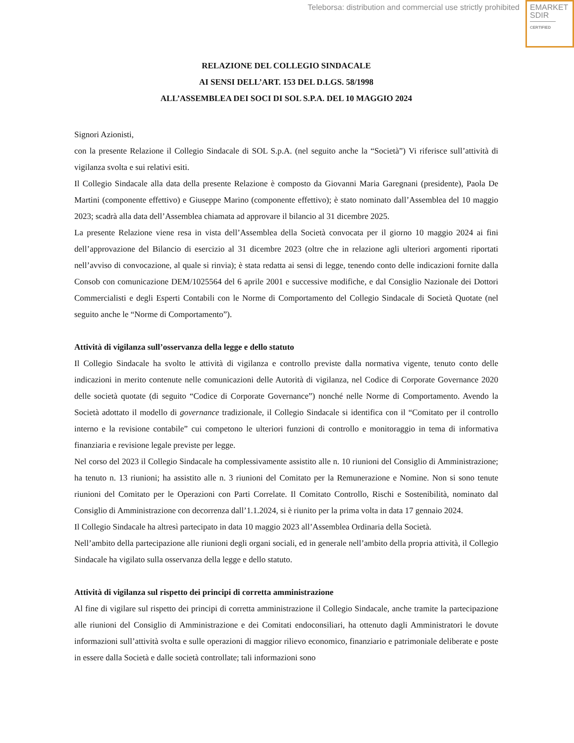Teleborsa: distribution and commercial use strictly prohibited
EMARKET
SDIR
CERTIFIED
RELAZIONE DEL COLLEGIO SINDACALE
AI SENSI DELL’ART. 153 DEL D.LGS. 58/1998
ALL’ASSEMBLEA DEI SOCI DI SOL S.P.A. DEL 10 MAGGIO 2024
Signori Azionisti,
con la presente Relazione il Collegio Sindacale di SOL S.p.A. (nel seguito anche la “Società”) Vi riferisce sull’attività di vigilanza svolta e sui relativi esiti.
Il Collegio Sindacale alla data della presente Relazione è composto da Giovanni Maria Garegnani (presidente), Paola De Martini (componente effettivo) e Giuseppe Marino (componente effettivo); è stato nominato dall’Assemblea del 10 maggio 2023; scadrà alla data dell’Assemblea chiamata ad approvare il bilancio al 31 dicembre 2025.
La presente Relazione viene resa in vista dell’Assemblea della Società convocata per il giorno 10 maggio 2024 ai fini dell’approvazione del Bilancio di esercizio al 31 dicembre 2023 (oltre che in relazione agli ulteriori argomenti riportati nell’avviso di convocazione, al quale si rinvia); è stata redatta ai sensi di legge, tenendo conto delle indicazioni fornite dalla Consob con comunicazione DEM/1025564 del 6 aprile 2001 e successive modifiche, e dal Consiglio Nazionale dei Dottori Commercialisti e degli Esperti Contabili con le Norme di Comportamento del Collegio Sindacale di Società Quotate (nel seguito anche le “Norme di Comportamento”).
Attività di vigilanza sull’osservanza della legge e dello statuto
Il Collegio Sindacale ha svolto le attività di vigilanza e controllo previste dalla normativa vigente, tenuto conto delle indicazioni in merito contenute nelle comunicazioni delle Autorità di vigilanza, nel Codice di Corporate Governance 2020 delle società quotate (di seguito “Codice di Corporate Governance”) nonché nelle Norme di Comportamento. Avendo la Società adottato il modello di governance tradizionale, il Collegio Sindacale si identifica con il “Comitato per il controllo interno e la revisione contabile” cui competono le ulteriori funzioni di controllo e monitoraggio in tema di informativa finanziaria e revisione legale previste per legge.
Nel corso del 2023 il Collegio Sindacale ha complessivamente assistito alle n. 10 riunioni del Consiglio di Amministrazione; ha tenuto n. 13 riunioni; ha assistito alle n. 3 riunioni del Comitato per la Remunerazione e Nomine. Non si sono tenute riunioni del Comitato per le Operazioni con Parti Correlate. Il Comitato Controllo, Rischi e Sostenibilità, nominato dal Consiglio di Amministrazione con decorrenza dall’1.1.2024, si è riunito per la prima volta in data 17 gennaio 2024.
Il Collegio Sindacale ha altresì partecipato in data 10 maggio 2023 all’Assemblea Ordinaria della Società.
Nell’ambito della partecipazione alle riunioni degli organi sociali, ed in generale nell’ambito della propria attività, il Collegio Sindacale ha vigilato sulla osservanza della legge e dello statuto.
Attività di vigilanza sul rispetto dei principi di corretta amministrazione
Al fine di vigilare sul rispetto dei principi di corretta amministrazione il Collegio Sindacale, anche tramite la partecipazione alle riunioni del Consiglio di Amministrazione e dei Comitati endoconsiliari, ha ottenuto dagli Amministratori le dovute informazioni sull’attività svolta e sulle operazioni di maggior rilievo economico, finanziario e patrimoniale deliberate e poste in essere dalla Società e dalle società controllate; tali informazioni sono